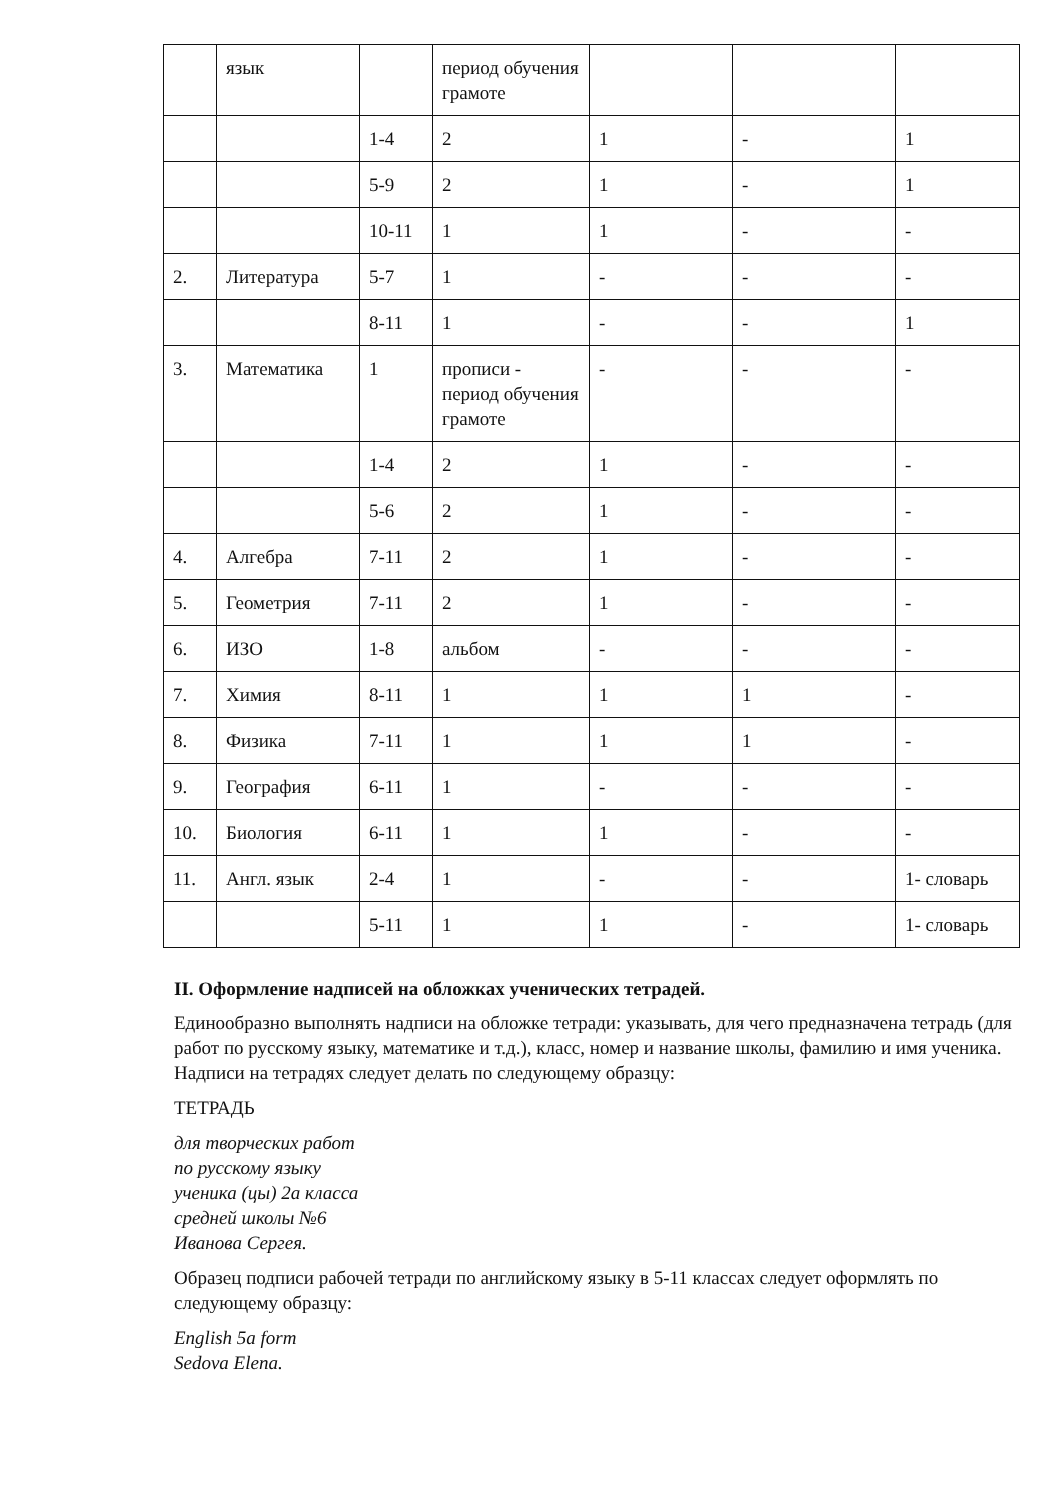| | язык | | период обучения грамоте | | | |
| | | 1-4 | 2 | 1 | - | 1 |
| | | 5-9 | 2 | 1 | - | 1 |
| | | 10-11 | 1 | 1 | - | - |
| 2. | Литература | 5-7 | 1 | - | - | - |
| | | 8-11 | 1 | - | - | 1 |
| 3. | Математика | 1 | прописи - период обучения грамоте | - | - | - |
| | | 1-4 | 2 | 1 | - | - |
| | | 5-6 | 2 | 1 | - | - |
| 4. | Алгебра | 7-11 | 2 | 1 | - | - |
| 5. | Геометрия | 7-11 | 2 | 1 | - | - |
| 6. | ИЗО | 1-8 | альбом | - | - | - |
| 7. | Химия | 8-11 | 1 | 1 | 1 | - |
| 8. | Физика | 7-11 | 1 | 1 | 1 | - |
| 9. | География | 6-11 | 1 | - | - | - |
| 10. | Биология | 6-11 | 1 | 1 | - | - |
| 11. | Англ. язык | 2-4 | 1 | - | - | 1- словарь |
| | | 5-11 | 1 | 1 | - | 1- словарь |
II. Оформление надписей на обложках ученических тетрадей.
Единообразно выполнять надписи на обложке тетради: указывать, для чего предназначена тетрадь (для работ по русскому языку, математике и т.д.), класс, номер и название школы, фамилию и имя ученика. Надписи на тетрадях следует делать по следующему образцу:
ТЕТРАДЬ
для творческих работ
по русскому языку
ученика (цы) 2а класса
средней школы №6
Иванова Сергея.
Образец подписи рабочей тетради по английскому языку в 5-11 классах следует оформлять по следующему образцу:
English 5a form
Sedova Elena.